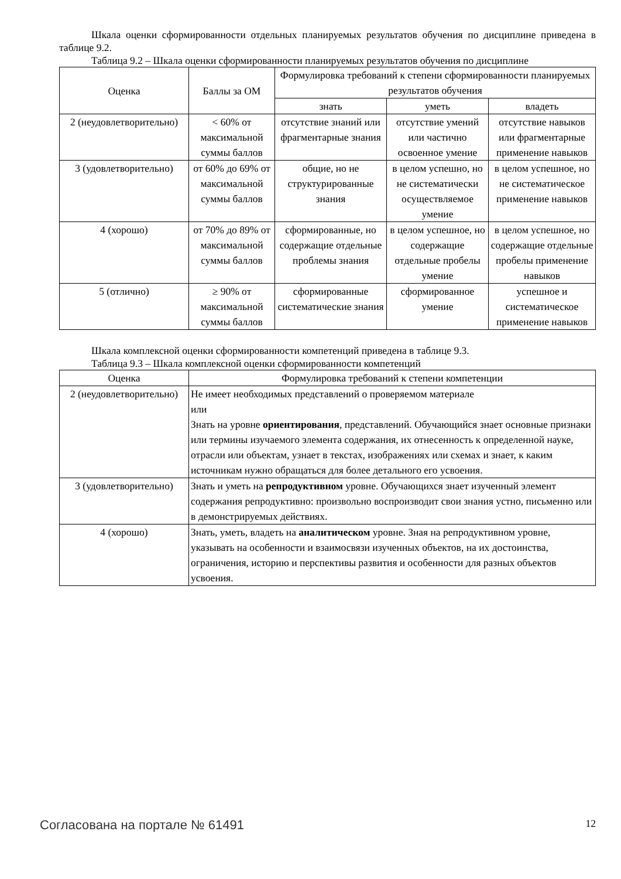Шкала оценки сформированности отдельных планируемых результатов обучения по дисциплине приведена в таблице 9.2.
Таблица 9.2 – Шкала оценки сформированности планируемых результатов обучения по дисциплине
| Оценка | Баллы за ОМ | Формулировка требований к степени сформированности планируемых результатов обучения | | |
| --- | --- | --- | --- | --- |
| | | знать | уметь | владеть |
| 2 (неудовлетворительно) | < 60% от максимальной суммы баллов | отсутствие знаний или фрагментарные знания | отсутствие умений или частично освоенное умение | отсутствие навыков или фрагментарные применение навыков |
| 3 (удовлетворительно) | от 60% до 69% от максимальной суммы баллов | общие, но не структурированные знания | в целом успешно, но не систематически осуществляемое умение | в целом успешное, но не систематическое применение навыков |
| 4 (хорошо) | от 70% до 89% от максимальной суммы баллов | сформированные, но содержащие отдельные проблемы знания | в целом успешное, но содержащие отдельные пробелы умение | в целом успешное, но содержащие отдельные пробелы применение навыков |
| 5 (отлично) | ≥ 90% от максимальной суммы баллов | сформированные систематические знания | сформированное умение | успешное и систематическое применение навыков |
Шкала комплексной оценки сформированности компетенций приведена в таблице 9.3.
Таблица 9.3 – Шкала комплексной оценки сформированности компетенций
| Оценка | Формулировка требований к степени компетенции |
| --- | --- |
| 2 (неудовлетворительно) | Не имеет необходимых представлений о проверяемом материале или Знать на уровне ориентирования , представлений. Обучающийся знает основные признаки или термины изучаемого элемента содержания, их отнесенность к определенной науке, отрасли или объектам, узнает в текстах, изображениях или схемах и знает, к каким источникам нужно обращаться для более детального его усвоения. |
| 3 (удовлетворительно) | Знать и уметь на репродуктивном уровне. Обучающихся знает изученный элемент содержания репродуктивно: произвольно воспроизводит свои знания устно, письменно или в демонстрируемых действиях. |
| 4 (хорошо) | Знать, уметь, владеть на аналитическом уровне. Зная на репродуктивном уровне, указывать на особенности и взаимосвязи изученных объектов, на их достоинства, ограничения, историю и перспективы развития и особенности для разных объектов усвоения. |
Согласована на портале № 61491 12